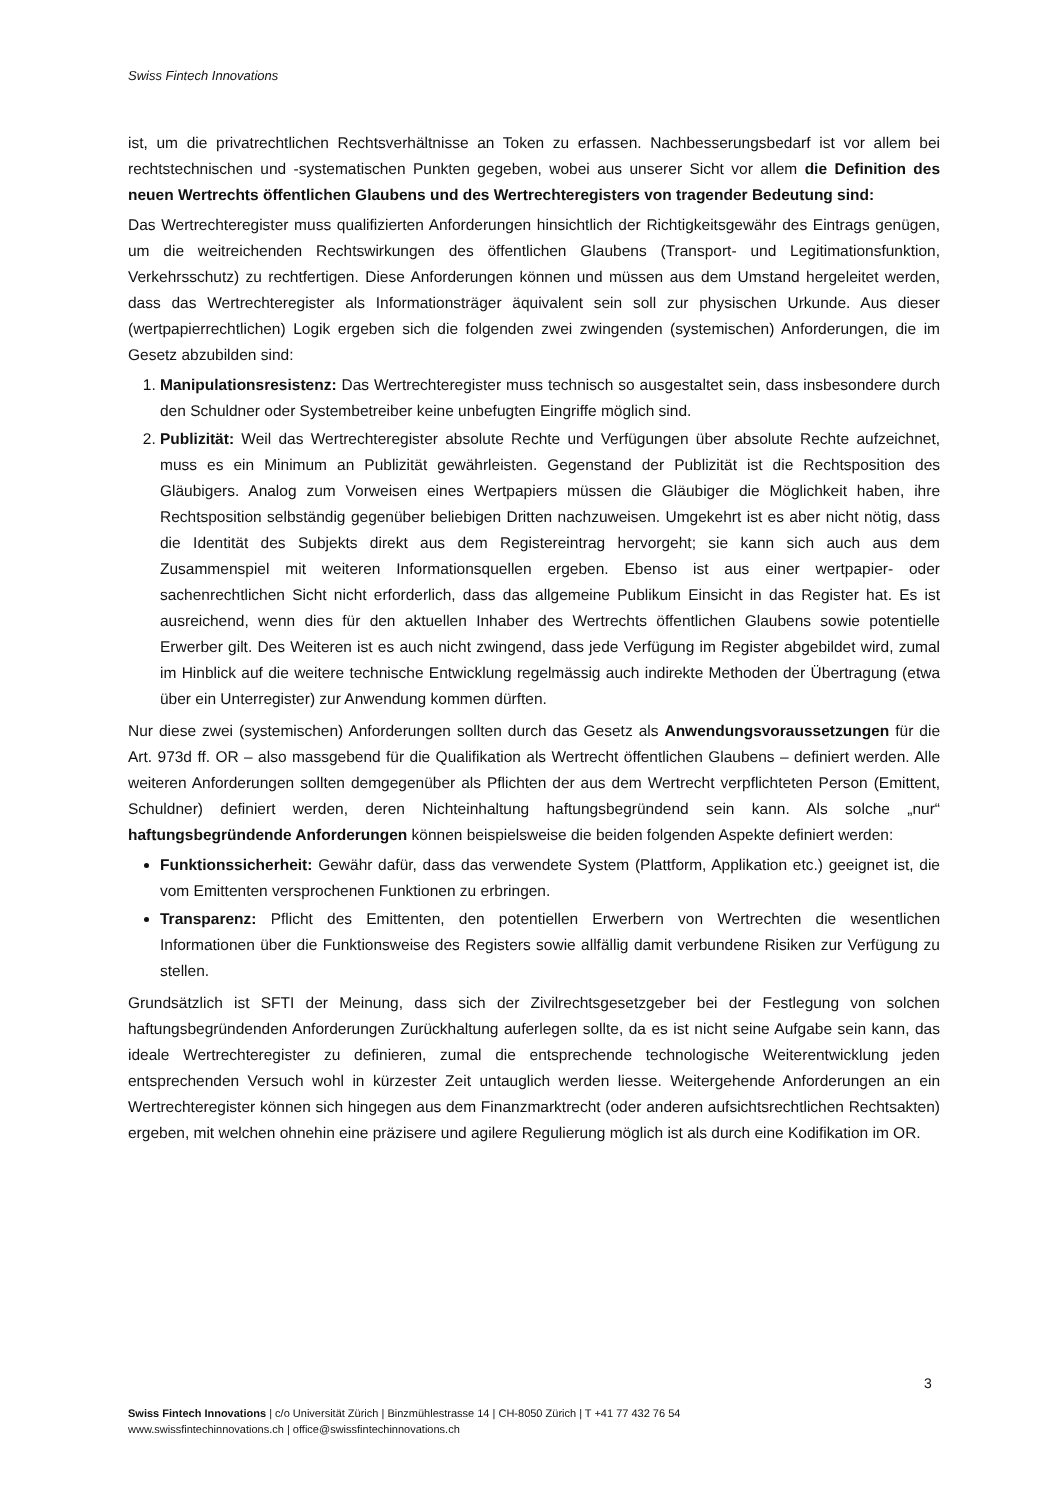Swiss Fintech Innovations
ist, um die privatrechtlichen Rechtsverhältnisse an Token zu erfassen. Nachbesserungsbedarf ist vor allem bei rechtstechnischen und -systematischen Punkten gegeben, wobei aus unserer Sicht vor allem die Definition des neuen Wertrechts öffentlichen Glaubens und des Wertrechteregisters von tragender Bedeutung sind:
Das Wertrechteregister muss qualifizierten Anforderungen hinsichtlich der Richtigkeitsgewähr des Eintrags genügen, um die weitreichenden Rechtswirkungen des öffentlichen Glaubens (Transport- und Legitimationsfunktion, Verkehrsschutz) zu rechtfertigen. Diese Anforderungen können und müssen aus dem Umstand hergeleitet werden, dass das Wertrechteregister als Informationsträger äquivalent sein soll zur physischen Urkunde. Aus dieser (wertpapierrechtlichen) Logik ergeben sich die folgenden zwei zwingenden (systemischen) Anforderungen, die im Gesetz abzubilden sind:
1. Manipulationsresistenz: Das Wertrechteregister muss technisch so ausgestaltet sein, dass insbesondere durch den Schuldner oder Systembetreiber keine unbefugten Eingriffe möglich sind.
2. Publizität: Weil das Wertrechteregister absolute Rechte und Verfügungen über absolute Rechte aufzeichnet, muss es ein Minimum an Publizität gewährleisten. Gegenstand der Publizität ist die Rechtsposition des Gläubigers. Analog zum Vorweisen eines Wertpapiers müssen die Gläubiger die Möglichkeit haben, ihre Rechtsposition selbständig gegenüber beliebigen Dritten nachzuweisen. Umgekehrt ist es aber nicht nötig, dass die Identität des Subjekts direkt aus dem Registereintrag hervorgeht; sie kann sich auch aus dem Zusammenspiel mit weiteren Informationsquellen ergeben. Ebenso ist aus einer wertpapier- oder sachenrechtlichen Sicht nicht erforderlich, dass das allgemeine Publikum Einsicht in das Register hat. Es ist ausreichend, wenn dies für den aktuellen Inhaber des Wertrechts öffentlichen Glaubens sowie potentielle Erwerber gilt. Des Weiteren ist es auch nicht zwingend, dass jede Verfügung im Register abgebildet wird, zumal im Hinblick auf die weitere technische Entwicklung regelmässig auch indirekte Methoden der Übertragung (etwa über ein Unterregister) zur Anwendung kommen dürften.
Nur diese zwei (systemischen) Anforderungen sollten durch das Gesetz als Anwendungsvoraussetzungen für die Art. 973d ff. OR – also massgebend für die Qualifikation als Wertrecht öffentlichen Glaubens – definiert werden. Alle weiteren Anforderungen sollten demgegenüber als Pflichten der aus dem Wertrecht verpflichteten Person (Emittent, Schuldner) definiert werden, deren Nichteinhaltung haftungsbegründend sein kann. Als solche „nur“ haftungsbegründende Anforderungen können beispielsweise die beiden folgenden Aspekte definiert werden:
Funktionssicherheit: Gewähr dafür, dass das verwendete System (Plattform, Applikation etc.) geeignet ist, die vom Emittenten versprochenen Funktionen zu erbringen.
Transparenz: Pflicht des Emittenten, den potentiellen Erwerbern von Wertrechten die wesentlichen Informationen über die Funktionsweise des Registers sowie allfällig damit verbundene Risiken zur Verfügung zu stellen.
Grundsätzlich ist SFTI der Meinung, dass sich der Zivilrechtsgesetzgeber bei der Festlegung von solchen haftungsbegründenden Anforderungen Zurückhaltung auferlegen sollte, da es ist nicht seine Aufgabe sein kann, das ideale Wertrechteregister zu definieren, zumal die entsprechende technologische Weiterentwicklung jeden entsprechenden Versuch wohl in kürzester Zeit untauglich werden liesse. Weitergehende Anforderungen an ein Wertrechteregister können sich hingegen aus dem Finanzmarktrecht (oder anderen aufsichtsrechtlichen Rechtsakten) ergeben, mit welchen ohnehin eine präzisere und agilere Regulierung möglich ist als durch eine Kodifikation im OR.
3
Swiss Fintech Innovations | c/o Universität Zürich | Binzmühlestrasse 14 | CH-8050 Zürich | T +41 77 432 76 54
www.swissfintechinnovations.ch | office@swissfintechinnovations.ch